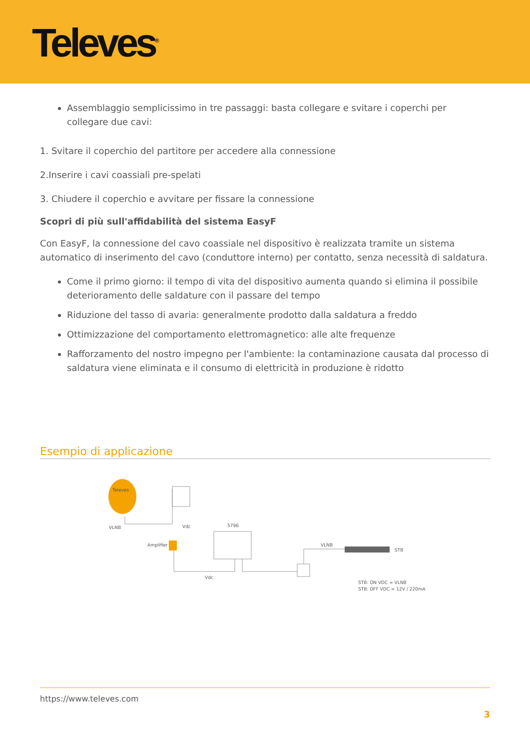Televes<sup>®</sup>
Assemblaggio semplicissimo in tre passaggi: basta collegare e svitare i coperchi per collegare due cavi:
1. Svitare il coperchio del partitore per accedere alla connessione
2.Inserire i cavi coassiali pre-spelati
3. Chiudere il coperchio e avvitare per fissare la connessione
Scopri di più sull'affidabilità del sistema EasyF
Con EasyF, la connessione del cavo coassiale nel dispositivo è realizzata tramite un sistema automatico di inserimento del cavo (conduttore interno) per contatto, senza necessità di saldatura.
Come il primo giorno: il tempo di vita del dispositivo aumenta quando si elimina il possibile deterioramento delle saldature con il passare del tempo
Riduzione del tasso di avaria: generalmente prodotto dalla saldatura a freddo
Ottimizzazione del comportamento elettromagnetico: alle alte frequenze
Rafforzamento del nostro impegno per l'ambiente: la contaminazione causata dal processo di saldatura viene eliminata e il consumo di elettricità in produzione è ridotto
Esempio di applicazione
Televes
VLNB
Vdc
Amplifier
5796
VLNB
Vdc
STB
STB: ON VDC = VLNB
STB: OFF VDC = 12V / 220mA
https://www.televes.com
3